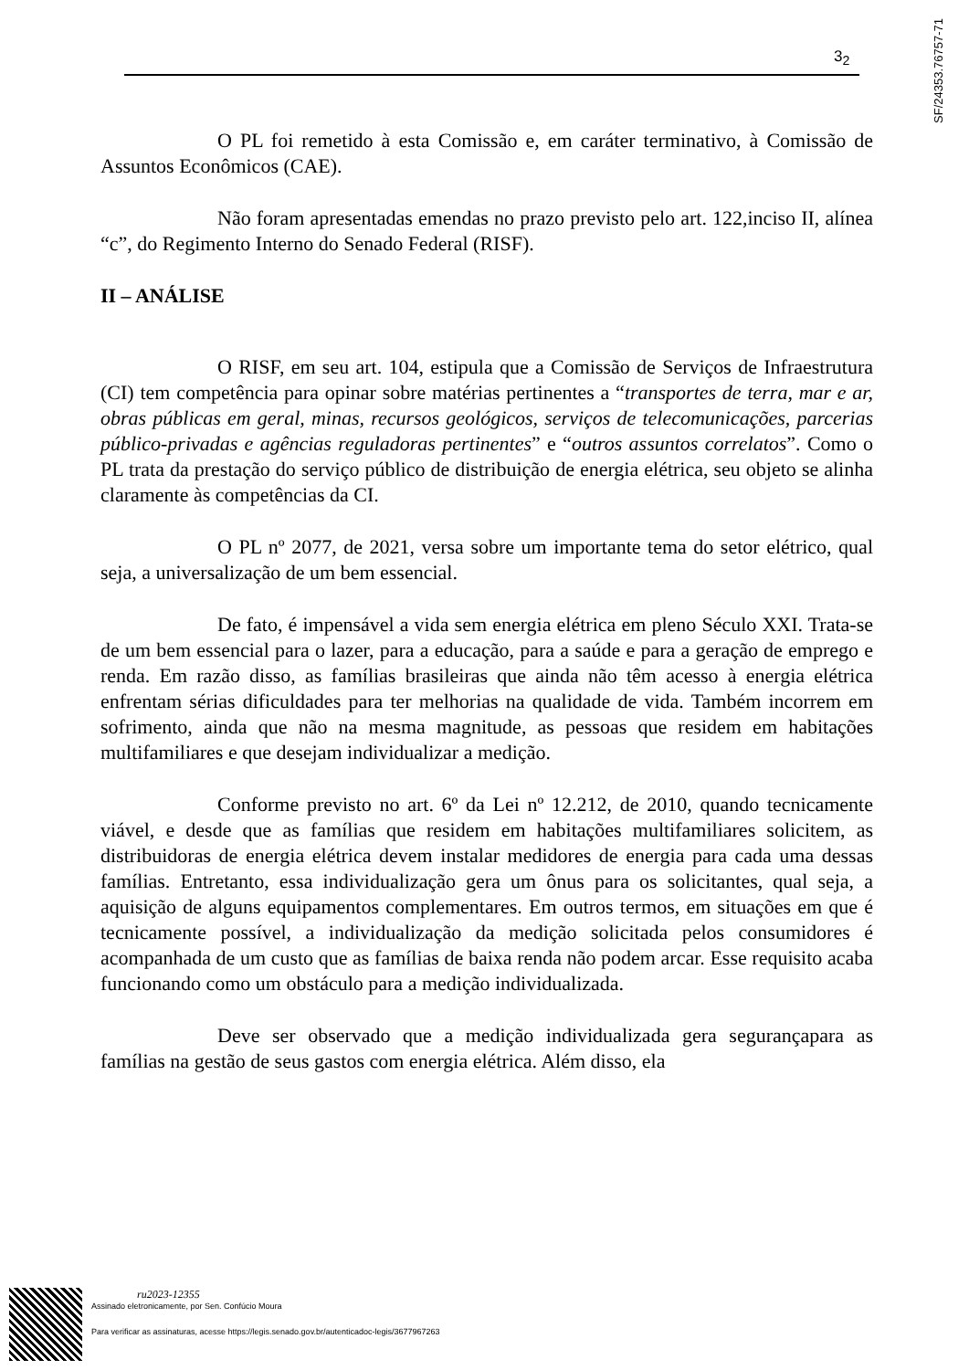3<sub>2</sub>
SF/24353.76757-71
O PL foi remetido à esta Comissão e, em caráter terminativo, à Comissão de Assuntos Econômicos (CAE).
Não foram apresentadas emendas no prazo previsto pelo art. 122,inciso II, alínea “c”, do Regimento Interno do Senado Federal (RISF).
II – ANÁLISE
O RISF, em seu art. 104, estipula que a Comissão de Serviços de Infraestrutura (CI) tem competência para opinar sobre matérias pertinentes a “transportes de terra, mar e ar, obras públicas em geral, minas, recursos geológicos, serviços de telecomunicações, parcerias público-privadas e agências reguladoras pertinentes” e “outros assuntos correlatos”. Como o PL trata da prestação do serviço público de distribuição de energia elétrica, seu objeto se alinha claramente às competências da CI.
O PL nº 2077, de 2021, versa sobre um importante tema do setor elétrico, qual seja, a universalização de um bem essencial.
De fato, é impensável a vida sem energia elétrica em pleno Século XXI. Trata-se de um bem essencial para o lazer, para a educação, para a saúde e para a geração de emprego e renda. Em razão disso, as famílias brasileiras que ainda não têm acesso à energia elétrica enfrentam sérias dificuldades para ter melhorias na qualidade de vida. Também incorrem em sofrimento, ainda que não na mesma magnitude, as pessoas que residem em habitações multifamiliares e que desejam individualizar a medição.
Conforme previsto no art. 6º da Lei nº 12.212, de 2010, quando tecnicamente viável, e desde que as famílias que residem em habitações multifamiliares solicitem, as distribuidoras de energia elétrica devem instalar medidores de energia para cada uma dessas famílias. Entretanto, essa individualização gera um ônus para os solicitantes, qual seja, a aquisição de alguns equipamentos complementares. Em outros termos, em situações em que é tecnicamente possível, a individualização da medição solicitada pelos consumidores é acompanhada de um custo que as famílias de baixa renda não podem arcar. Esse requisito acaba funcionando como um obstáculo para a medição individualizada.
Deve ser observado que a medição individualizada gera segurançapara as famílias na gestão de seus gastos com energia elétrica. Além disso, ela
ru2023-12355
Assinado eletronicamente, por Sen. Confúcio Moura
Para verificar as assinaturas, acesse https://legis.senado.gov.br/autenticadoc-legis/3677967263